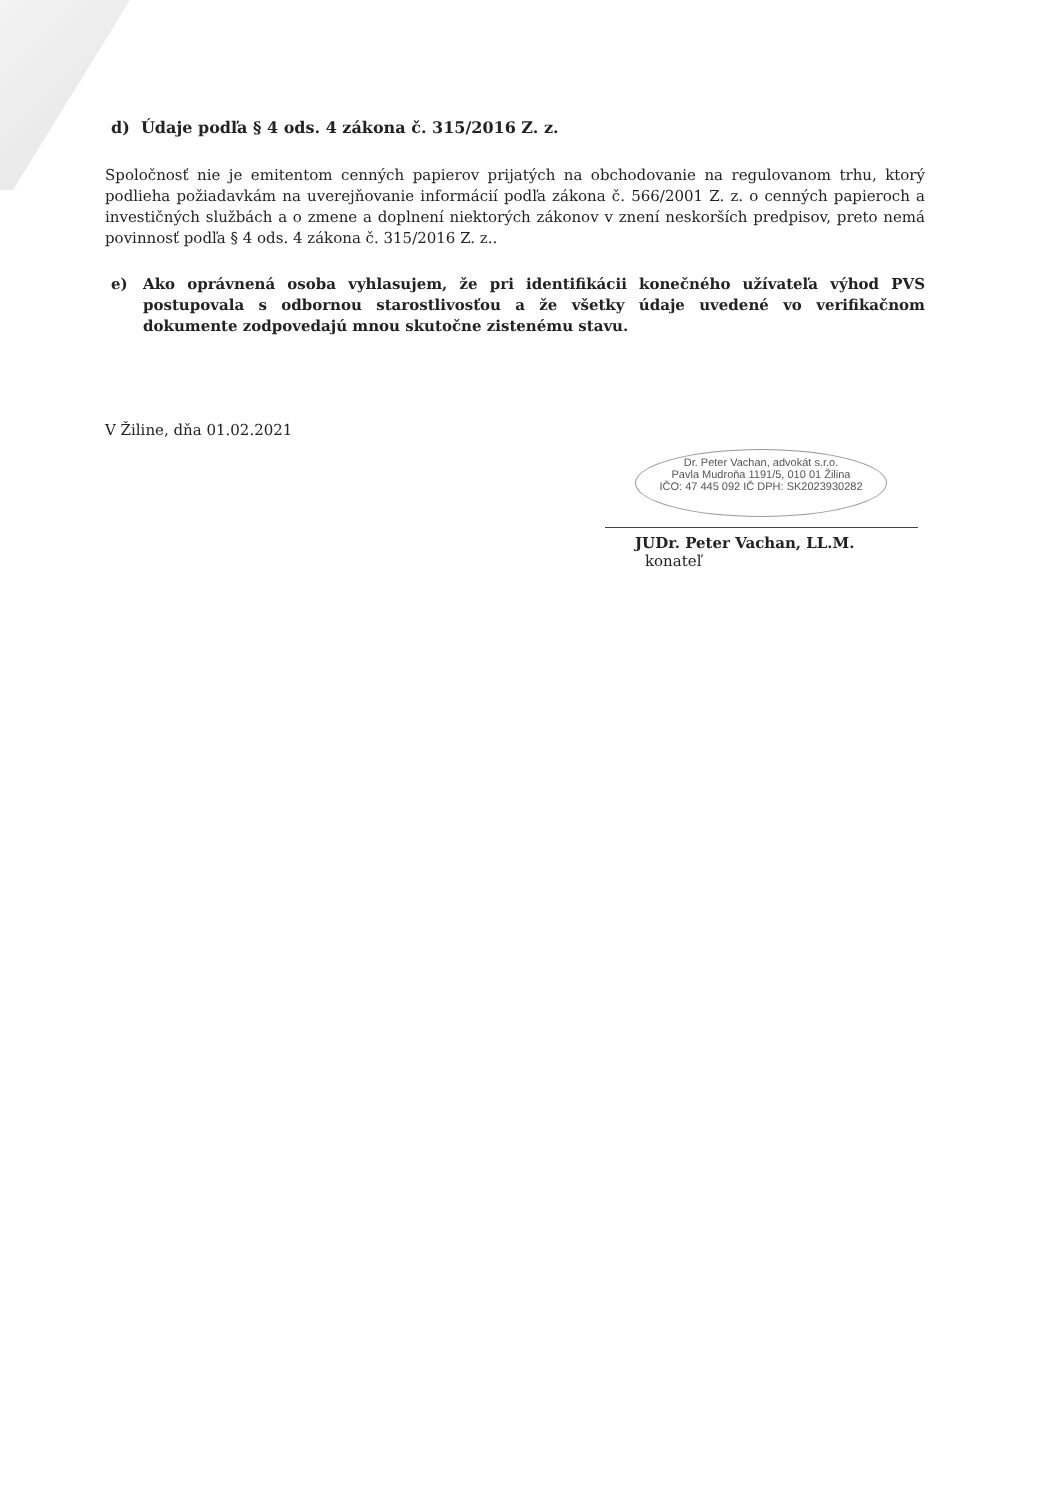d) Údaje podľa § 4 ods. 4 zákona č. 315/2016 Z. z.
Spoločnosť nie je emitentom cenných papierov prijatých na obchodovanie na regulovanom trhu, ktorý podlieha požiadavkám na uverejňovanie informácií podľa zákona č. 566/2001 Z. z. o cenných papieroch a investičných službách a o zmene a doplnení niektorých zákonov v znení neskorších predpisov, preto nemá povinnosť podľa § 4 ods. 4 zákona č. 315/2016 Z. z..
e) Ako oprávnená osoba vyhlasujem, že pri identifikácii konečného užívateľa výhod PVS postupovala s odbornou starostlivosťou a že všetky údaje uvedené vo verifikačnom dokumente zodpovedajú mnou skutočne zistenému stavu.
V Žiline, dňa 01.02.2021
Dr. Peter Vachan, advokát s.r.o.
Pavla Mudroňa 1191/5, 010 01 Žilina
IČO: 47 445 092 IČ DPH: SK2023930282
JUDr. Peter Vachan, LL.M.
konateľ